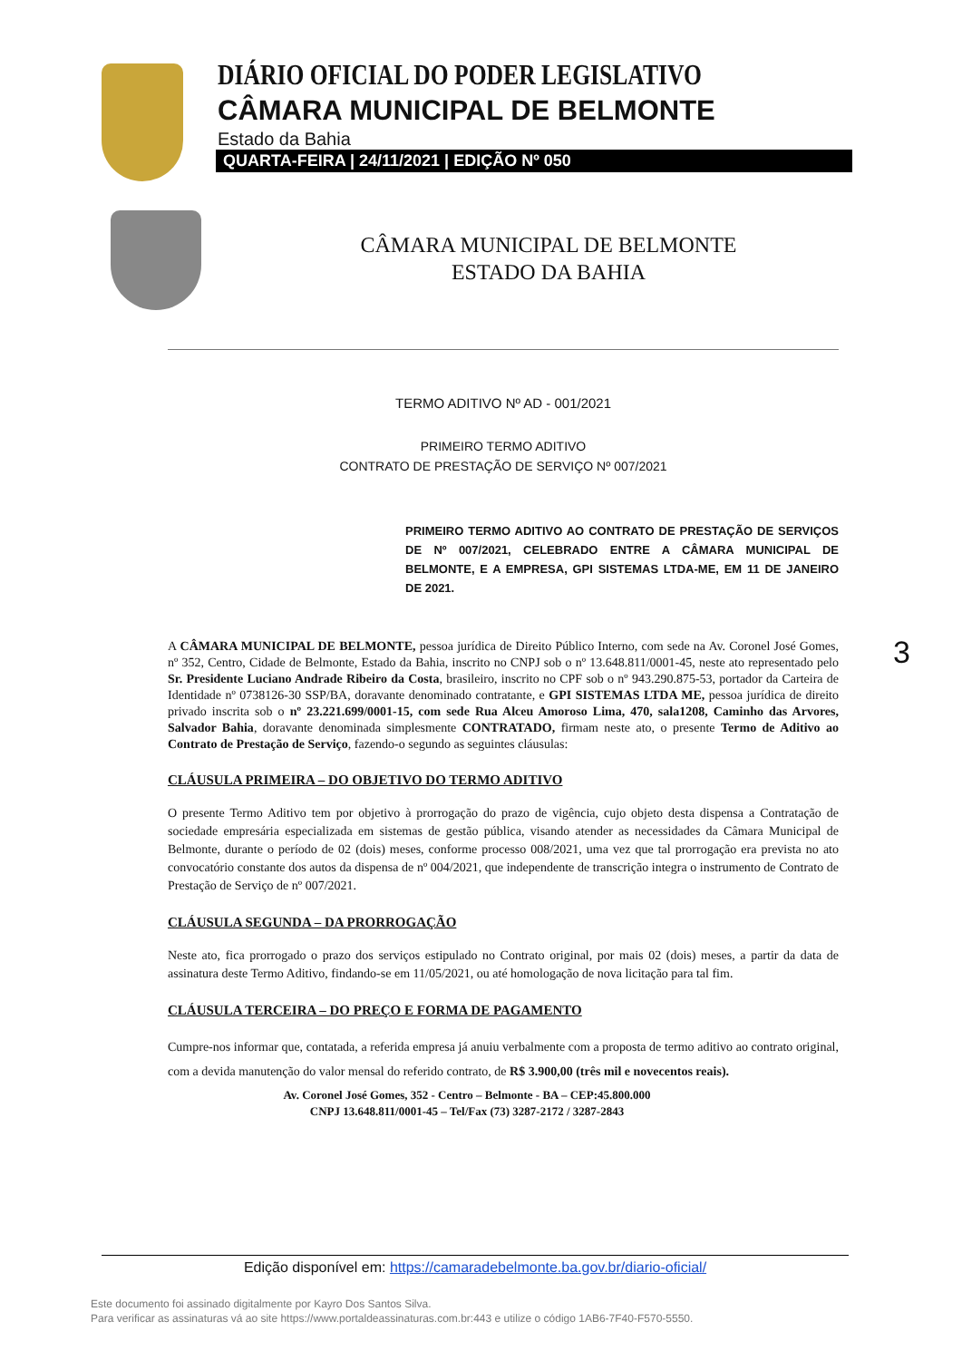DIÁRIO OFICIAL DO PODER LEGISLATIVO
CÂMARA MUNICIPAL DE BELMONTE
Estado da Bahia
QUARTA-FEIRA | 24/11/2021 | EDIÇÃO Nº 050
CÂMARA MUNICIPAL DE BELMONTE
ESTADO DA BAHIA
TERMO ADITIVO Nº AD - 001/2021
PRIMEIRO TERMO ADITIVO
CONTRATO DE PRESTAÇÃO DE SERVIÇO Nº 007/2021
PRIMEIRO TERMO ADITIVO AO CONTRATO DE PRESTAÇÃO DE SERVIÇOS DE Nº 007/2021, CELEBRADO ENTRE A CÂMARA MUNICIPAL DE BELMONTE, E A EMPRESA, GPI SISTEMAS LTDA-ME, EM 11 DE JANEIRO DE 2021.
A CÂMARA MUNICIPAL DE BELMONTE, pessoa jurídica de Direito Público Interno, com sede na Av. Coronel José Gomes, nº 352, Centro, Cidade de Belmonte, Estado da Bahia, inscrito no CNPJ sob o nº 13.648.811/0001-45, neste ato representado pelo Sr. Presidente Luciano Andrade Ribeiro da Costa, brasileiro, inscrito no CPF sob o nº 943.290.875-53, portador da Carteira de Identidade nº 0738126-30 SSP/BA, doravante denominado contratante, e GPI SISTEMAS LTDA ME, pessoa jurídica de direito privado inscrita sob o nº 23.221.699/0001-15, com sede Rua Alceu Amoroso Lima, 470, sala1208, Caminho das Arvores, Salvador Bahia, doravante denominada simplesmente CONTRATADO, firmam neste ato, o presente Termo de Aditivo ao Contrato de Prestação de Serviço, fazendo-o segundo as seguintes cláusulas:
CLÁUSULA PRIMEIRA – DO OBJETIVO DO TERMO ADITIVO
O presente Termo Aditivo tem por objetivo à prorrogação do prazo de vigência, cujo objeto desta dispensa a Contratação de sociedade empresária especializada em sistemas de gestão pública, visando atender as necessidades da Câmara Municipal de Belmonte, durante o período de 02 (dois) meses, conforme processo 008/2021, uma vez que tal prorrogação era prevista no ato convocatório constante dos autos da dispensa de nº 004/2021, que independente de transcrição integra o instrumento de Contrato de Prestação de Serviço de nº 007/2021.
CLÁUSULA SEGUNDA – DA PRORROGAÇÃO
Neste ato, fica prorrogado o prazo dos serviços estipulado no Contrato original, por mais 02 (dois) meses, a partir da data de assinatura deste Termo Aditivo, findando-se em 11/05/2021, ou até homologação de nova licitação para tal fim.
CLÁUSULA TERCEIRA – DO PREÇO E FORMA DE PAGAMENTO
Cumpre-nos informar que, contatada, a referida empresa já anuiu verbalmente com a proposta de termo aditivo ao contrato original, com a devida manutenção do valor mensal do referido contrato, de R$ 3.900,00 (três mil e novecentos reais).
Av. Coronel José Gomes, 352 - Centro – Belmonte - BA – CEP:45.800.000
CNPJ 13.648.811/0001-45 – Tel/Fax (73) 3287-2172 / 3287-2843
3
Edição disponível em: https://camaradebelmonte.ba.gov.br/diario-oficial/
Este documento foi assinado digitalmente por Kayro Dos Santos Silva.
Para verificar as assinaturas vá ao site https://www.portaldeassinaturas.com.br:443 e utilize o código 1AB6-7F40-F570-5550.